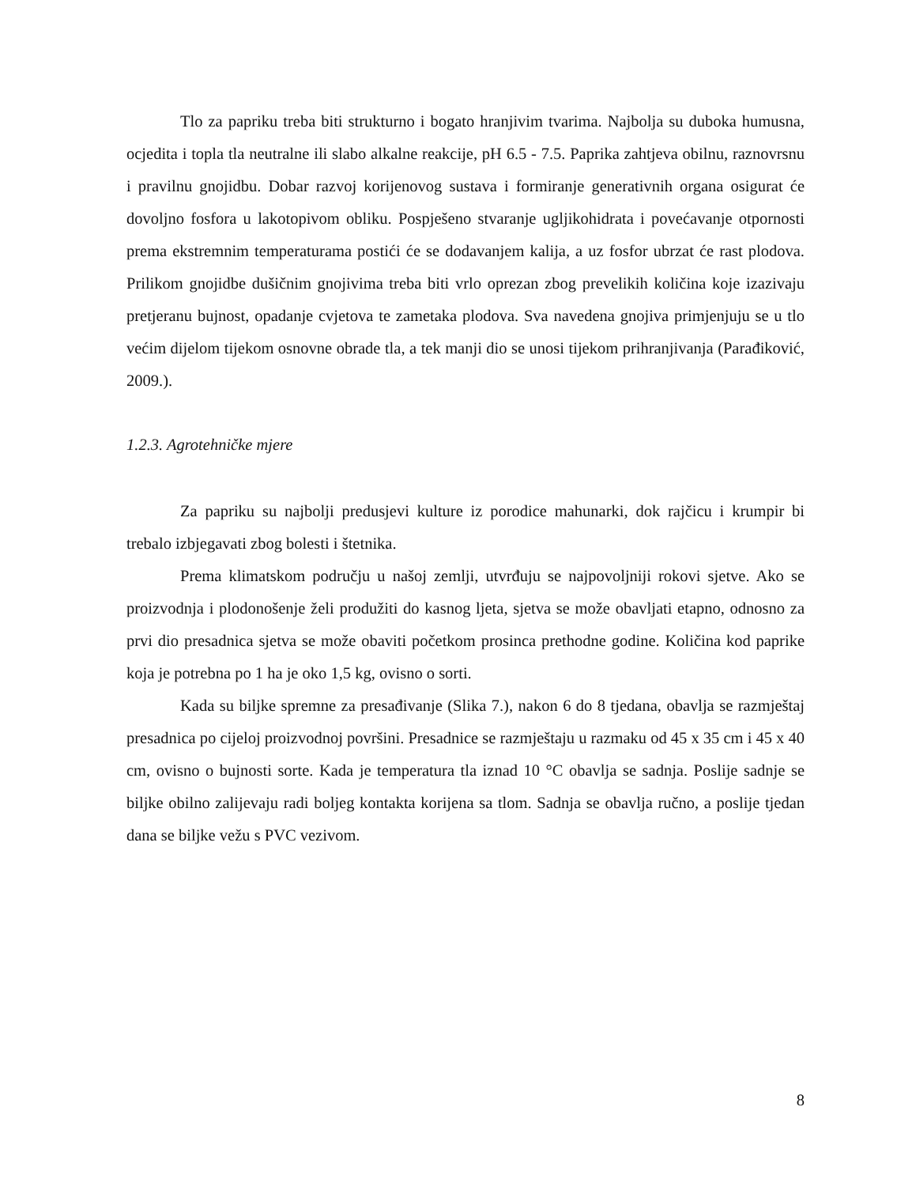Tlo za papriku treba biti strukturno i bogato hranjivim tvarima. Najbolja su duboka humusna, ocjedita i topla tla neutralne ili slabo alkalne reakcije, pH 6.5 - 7.5. Paprika zahtjeva obilnu, raznovrsnu i pravilnu gnojidbu. Dobar razvoj korijenovog sustava i formiranje generativnih organa osigurat će dovoljno fosfora u lakotopivom obliku. Pospješeno stvaranje ugljikohidrata i povećavanje otpornosti prema ekstremnim temperaturama postići će se dodavanjem kalija, a uz fosfor ubrzat će rast plodova. Prilikom gnojidbe dušičnim gnojivima treba biti vrlo oprezan zbog prevelikih količina koje izazivaju pretjeranu bujnost, opadanje cvjetova te zametaka plodova. Sva navedena gnojiva primjenjuju se u tlo većim dijelom tijekom osnovne obrade tla, a tek manji dio se unosi tijekom prihranjivanja (Parađiković, 2009.).
1.2.3. Agrotehničke mjere
Za papriku su najbolji predusjevi kulture iz porodice mahunarki, dok rajčicu i krumpir bi trebalo izbjegavati zbog bolesti i štetnika.
Prema klimatskom području u našoj zemlji, utvrđuju se najpovoljniji rokovi sjetve. Ako se proizvodnja i plodonošenje želi produžiti do kasnog ljeta, sjetva se može obavljati etapno, odnosno za prvi dio presadnica sjetva se može obaviti početkom prosinca prethodne godine. Količina kod paprike koja je potrebna po 1 ha je oko 1,5 kg, ovisno o sorti.
Kada su biljke spremne za presađivanje (Slika 7.), nakon 6 do 8 tjedana, obavlja se razmještaj presadnica po cijeloj proizvodnoj površini. Presadnice se razmještaju u razmaku od 45 x 35 cm i 45 x 40 cm, ovisno o bujnosti sorte. Kada je temperatura tla iznad 10 °C obavlja se sadnja. Poslije sadnje se biljke obilno zalijevaju radi boljeg kontakta korijena sa tlom. Sadnja se obavlja ručno, a poslije tjedan dana se biljke vežu s PVC vezivom.
8